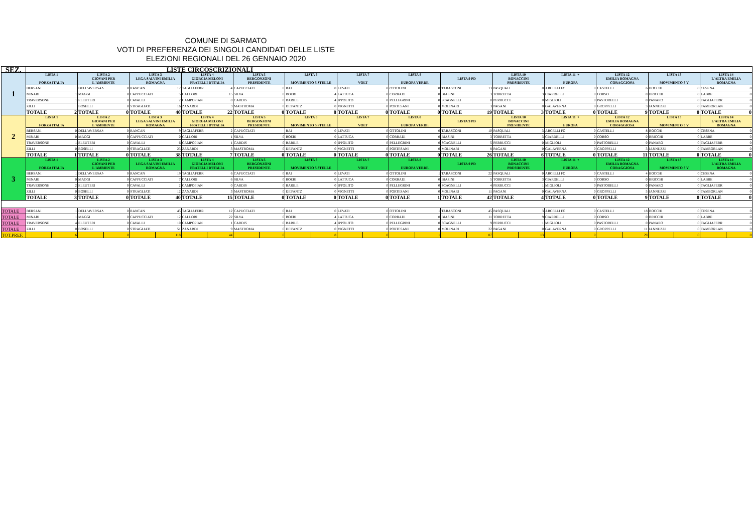COMUNE DI SARMATO
VOTI DI PREFERENZA DEI SINGOLI CANDIDATI DELLE LISTE
ELEZIONI REGIONALI DEL 26 GENNAIO 2020
| SEZ. | LISTE CIRCOSCRIZIONALI | | | | | | | | | | | | | | | | | | | | | | | | | | | |
| --- | --- | --- | --- | --- | --- | --- | --- | --- | --- | --- | --- | --- | --- | --- | --- | --- | --- | --- | --- | --- | --- | --- | --- | --- | --- | --- | --- | --- |
| 1 | LISTA 1 FORZA ITALIA | | LISTA 2 GIOVANI PER L'AMBIENTE | | LISTA 3 LEGA SALVINI EMILIA ROMAGNA | | LISTA 4 GIORGIA MELONI FRATELLI D'ITALIA | | LISTA 5 BERGONZONI PRESIDENTE | | LISTA 6 MOVIMENTO 5 STELLE | | LISTA 7 VOLT | | LISTA 8 EUROPA VERDE | | LISTA 9 PD | | LISTA 10 BONACCINI PRESIDENTE | | LISTA 11 '+ EUROPA | | LISTA 12 EMILIA ROMAGNA CORAGGIOSA | | LISTA 13 MOVIMENTO 3 V | | LISTA 14 L'ALTRA EMILIA ROMAGNA | |
| | BERSANI | | DELL'AVERSAN | 0 | RANCAN | 17 | TAGLIAFERR | 4 | CAPUCCIATI | 0 | RAI | 0 | LEVATI | 0 | OTTOLINI | 0 | TARASCONI | 13 | PASQUALI | 0 | ARCELLI FO | 0 | CASTELLI | 6 | BOCCHI | 0 | CESENA | 0 |
| | MINARI | 1 | MAGGI | 0 | CAPPUCCIATI | 5 | CALLORI | 15 | SILVA | 0 | BOERI | 4 | LATTUCA | 0 | CORRADI | 0 | BIASINI | 3 | TORRETTA | 3 | CIARDELLI | 0 | CORSO | 0 | BRICCHI | 0 | LABBE | 0 |
| | TRAVERSONE | 1 | ELEUTERI | 0 | CAVALLI | 2 | CAMPOPIAN | 0 | CARDIS | 0 | BARILE | 4 | IPPOLITO | 0 | PELLEGRINI | 0 | SCAGNELLI | 0 | PERRUCCI | 0 | MIGLIOLI | 0 | PASTORELLI | 0 | PANARO | 0 | TAGLIAFERR | 0 |
| | ZILLI | | BOSELLI | 0 | STRAGLIATI | 16 | ZANARDI | 3 | MASTROMA | 0 | DE'PANTZ | 0 | VIGNETTI | 0 | PORTESANI | 0 | MOLINARI | 3 | PAGANI | 0 | GALAVERNA | 0 | GROPPELLI | 3 | IANNUZZI | 0 | TAMBORLAN | 0 |
| | TOTALE | 2 | TOTALE | 0 | TOTALE | 40 | TOTALE | 22 | TOTALE | 0 | TOTALE | 8 | TOTALE | 0 | TOTALE | 0 | TOTALE | 19 | TOTALE | 3 | TOTALE | 0 | TOTALE | 9 | TOTALE | 0 | TOTALE | 0 |
| 2 | LISTA 1 FORZA ITALIA | | LISTA 2 GIOVANI PER L'AMBIENTE | | LISTA 3 LEGA SALVINI EMILIA ROMAGNA | | LISTA 4 GIORGIA MELONI FRATELLI D'ITALIA | | LISTA 5 BERGONZONI PRESIDENTE | | LISTA 6 MOVIMENTO 5 STELLE | | LISTA 7 VOLT | | LISTA 8 EUROPA VERDE | | LISTA 9 PD | | LISTA 10 BONACCINI PRESIDENTE | | LISTA 11 '+ EUROPA | | LISTA 12 EMILIA ROMAGNA CORAGGIOSA | | LISTA 13 MOVIMENTO 3 V | | LISTA 14 L'ALTRA EMILIA ROMAGNA | |
| | BERSANI | 0 | DELL'AVERSAN | 0 | RANCAN | 9 | TAGLIAFERR | 2 | CAPUCCIATI | | RAI | 0 | LEVATI | 0 | OTTOLINI | 0 | TARASCONI | 10 | PASQUALI | 3 | ARCELLI FO | 0 | CASTELLI | 8 | BOCCHI | 0 | CESENA | 0 |
| | MINARI | 0 | MAGGI | 0 | CAPPUCCIATI | 0 | CALLORI | 1 | SILVA | 0 | BOERI | 0 | LATTUCA | 0 | CORRADI | 0 | BIASINI | 3 | TORRETTA | 3 | CIARDELLI | 0 | CORSO | 0 | BRICCHI | 0 | LABBE | 0 |
| | TRAVERSONE | 1 | ELEUTERI | 0 | CAVALLI | 6 | CAMPOPIAN | 1 | CARDIS | 0 | BARILE | 0 | IPPOLITO | 0 | PELLEGRINI | 0 | SCAGNELLI | 5 | PERRUCCI | 0 | MIGLIOLI | 0 | PASTORELLI | 0 | PANARO | 0 | TAGLIAFERR | 0 |
| | ZILLI | 0 | BOSELLI | 0 | STRAGLIATI | 23 | ZANARDI | 3 | MASTROMA | 0 | DE'PANTZ | 0 | VIGNETTI | 0 | PORTESANI | 0 | MOLINARI | 8 | PAGANI | 0 | GALAVERNA | 0 | GROPPELLI | 3 | IANNUZZI | 0 | TAMBORLAN | 0 |
| | TOTALE | 1 | TOTALE | 0 | TOTALE | 38 | TOTALE | 7 | TOTALE | 0 | TOTALE | 0 | TOTALE | 0 | TOTALE | 0 | TOTALE | 26 | TOTALE | 6 | TOTALE | 0 | TOTALE | 11 | TOTALE | 0 | TOTALE | 0 |
| 3 | LISTA 1 FORZA ITALIA | | LISTA 2 GIOVANI PER L'AMBIENTE | | LISTA 3 LEGA SALVINI EMILIA ROMAGNA | | LISTA 4 GIORGIA MELONI FRATELLI D'ITALIA | | LISTA 5 BERGONZONI PRESIDENTE | | LISTA 6 MOVIMENTO 5 STELLE | | LISTA 7 VOLT | | LISTA 8 EUROPA VERDE | | LISTA 9 PD | | LISTA 10 BONACCINI PRESIDENTE | | LISTA 11 '+ EUROPA | | LISTA 12 EMILIA ROMAGNA CORAGGIOSA | | LISTA 13 MOVIMENTO 3 V | | LISTA 14 L'ALTRA EMILIA ROMAGNA | |
| | BERSANI | 1 | DELL'AVERSAN | 0 | RANCAN | 19 | TAGLIAFERR | 6 | CAPUCCIATI | 0 | RAI | 0 | LEVATI | 0 | OTTOLINI | 1 | TARASCONI | 22 | PASQUALI | 0 | ARCELLI FO | 0 | CASTELLI | 4 | BOCCHI | 0 | CESENA | 0 |
| | MINARI | 0 | MAGGI | 0 | CAPPUCCIATI | 7 | CALLORI | 6 | SILVA | 0 | BOERI | 0 | LATTUCA | 0 | CORRADI | 0 | BIASINI | 5 | TORRETTA | 3 | CIARDELLI | 0 | CORSO | 0 | BRICCHI | 0 | LABBE | 0 |
| | TRAVERSONE | 2 | ELEUTERI | 0 | CAVALLI | 2 | CAMPOPIAN | 0 | CARDIS | 0 | BARILE | 0 | IPPOLITO | 0 | PELLEGRINI | 0 | SCAGNELLI | 4 | PERRUCCI | 1 | MIGLIOLI | 0 | PASTORELLI | 0 | PANARO | 0 | TAGLIAFERR | 0 |
| | ZILLI | 0 | BOSELLI | 0 | STRAGLIATI | 12 | ZANARDI | 3 | MASTROMA | 0 | DE'PANTZ | 0 | VIGNETTI | 0 | PORTESANI | 0 | MOLINARI | 11 | PAGANI | 0 | GALAVERNA | 0 | GROPPELLI | 5 | IANNUZZI | 0 | TAMBORLAN | 0 |
| | TOTALE | 3 | TOTALE | 0 | TOTALE | 40 | TOTALE | 15 | TOTALE | 0 | TOTALE | 0 | TOTALE | 0 | TOTALE | 1 | TOTALE | 42 | TOTALE | 4 | TOTALE | 0 | TOTALE | 9 | TOTALE | 0 | TOTALE | 0 |
| TOTALE | BERSANI | 1 | DELL'AVERSAN | 0 | RANCAN | 45 | TAGLIAFERR | 12 | CAPUCCIATI | 0 | RAI | 0 | LEVATI | 0 | OTTOLINI | 1 | TARASCONI | 45 | PASQUALI | 3 | ARCELLI FO | 0 | CASTELLI | 18 | BOCCHI | 0 | CESENA | 0 |
| TOTALE | MINARI | 1 | MAGGI | 0 | CAPPUCCIATI | 12 | CALLORI | 22 | SILVA | 0 | BOERI | 4 | LATTUCA | 0 | CORRADI | 0 | BIASINI | 11 | TORRETTA | 9 | CIARDELLI | 0 | CORSO | 0 | BRICCHI | 0 | LABBE | 0 |
| TOTALE | TRAVERSONE | 4 | ELEUTERI | 0 | CAVALLI | 10 | CAMPOPIAN | 1 | CARDIS | 0 | BARILE | 4 | IPPOLITO | 0 | PELLEGRINI | 0 | SCAGNELLI | 9 | PERRUCCI | 1 | MIGLIOLI | 0 | PASTORELLI | 0 | PANARO | 0 | TAGLIAFERR | 0 |
| TOTALE | ZILLI | 0 | BOSELLI | 0 | STRAGLIATI | 51 | ZANARDI | 9 | MASTROMA | 0 | DE'PANTZ | 0 | VIGNETTI | 0 | PORTESANI | 0 | MOLINARI | 22 | PAGANI | 0 | GALAVERNA | 0 | GROPPELLI | 11 | IANNUZZI | 0 | TAMBORLAN | 0 |
| TOT.PREF. | | 6 | | 0 | | 118 | | 44 | | 0 | | 8 | | 0 | | 1 | | 87 | | 13 | | 0 | | 29 | | 0 | | 0 |